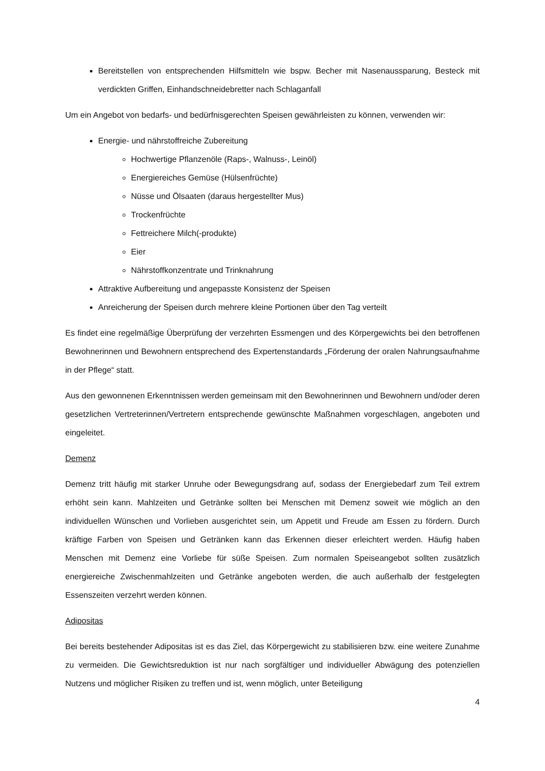Bereitstellen von entsprechenden Hilfsmitteln wie bspw. Becher mit Nasenaussparung, Besteck mit verdickten Griffen, Einhandschneidebretter nach Schlaganfall
Um ein Angebot von bedarfs- und bedürfnisgerechten Speisen gewährleisten zu können, verwenden wir:
Energie- und nährstoffreiche Zubereitung
Hochwertige Pflanzenöle (Raps-, Walnuss-, Leinöl)
Energiereiches Gemüse (Hülsenfrüchte)
Nüsse und Ölsaaten (daraus hergestellter Mus)
Trockenfrüchte
Fettreichere Milch(-produkte)
Eier
Nährstoffkonzentrate und Trinknahrung
Attraktive Aufbereitung und angepasste Konsistenz der Speisen
Anreicherung der Speisen durch mehrere kleine Portionen über den Tag verteilt
Es findet eine regelmäßige Überprüfung der verzehrten Essmengen und des Körpergewichts bei den betroffenen Bewohnerinnen und Bewohnern entsprechend des Expertenstandards „Förderung der oralen Nahrungsaufnahme in der Pflege“ statt.
Aus den gewonnenen Erkenntnissen werden gemeinsam mit den Bewohnerinnen und Bewohnern und/oder deren gesetzlichen Vertreterinnen/Vertretern entsprechende gewünschte Maßnahmen vorgeschlagen, angeboten und eingeleitet.
Demenz
Demenz tritt häufig mit starker Unruhe oder Bewegungsdrang auf, sodass der Energiebedarf zum Teil extrem erhöht sein kann. Mahlzeiten und Getränke sollten bei Menschen mit Demenz soweit wie möglich an den individuellen Wünschen und Vorlieben ausgerichtet sein, um Appetit und Freude am Essen zu fördern. Durch kräftige Farben von Speisen und Getränken kann das Erkennen dieser erleichtert werden. Häufig haben Menschen mit Demenz eine Vorliebe für süße Speisen. Zum normalen Speiseangebot sollten zusätzlich energiereiche Zwischenmahlzeiten und Getränke angeboten werden, die auch außerhalb der festgelegten Essenszeiten verzehrt werden können.
Adipositas
Bei bereits bestehender Adipositas ist es das Ziel, das Körpergewicht zu stabilisieren bzw. eine weitere Zunahme zu vermeiden. Die Gewichtsreduktion ist nur nach sorgfältiger und individueller Abwägung des potenziellen Nutzens und möglicher Risiken zu treffen und ist, wenn möglich, unter Beteiligung
4